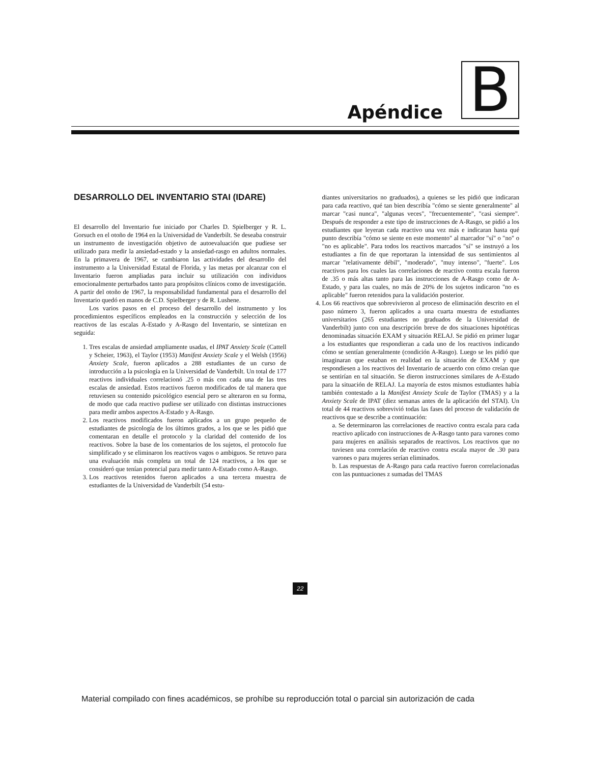Apéndice B
DESARROLLO DEL INVENTARIO STAI (IDARE)
El desarrollo del Inventario fue iniciado por Charles D. Spielberger y R. L. Gorsuch en el otoño de 1964 en la Universidad de Vanderbilt. Se deseaba construir un instrumento de investigación objetivo de autoevaluación que pudiese ser utilizado para medir la ansiedad-estado y la ansiedad-rasgo en adultos normales. En la primavera de 1967, se cambiaron las actividades del desarrollo del instrumento a la Universidad Estatal de Florida, y las metas por alcanzar con el Inventario fueron ampliadas para incluir su utilización con individuos emocionalmente perturbados tanto para propósitos clínicos como de investigación. A partir del otoño de 1967, la responsabilidad fundamental para el desarrollo del Inventario quedó en manos de C.D. Spielberger y de R. Lushene.
Los varios pasos en el proceso del desarrollo del instrumento y los procedimientos específicos empleados en la construcción y selección de los reactivos de las escalas A-Estado y A-Rasgo del Inventario, se sintetizan en seguida:
1. Tres escalas de ansiedad ampliamente usadas, el IPAT Anxiety Scale (Cattell y Scheier, 1963), el Taylor (1953) Manifest Anxiety Scale y el Welsh (1956) Anxiety Scale, fueron aplicados a 288 estudiantes de un curso de introducción a la psicología en la Universidad de Vanderbilt. Un total de 177 reactivos individuales correlacionó .25 o más con cada una de las tres escalas de ansiedad. Estos reactivos fueron modificados de tal manera que retuviesen su contenido psicológico esencial pero se alteraron en su forma, de modo que cada reactivo pudiese ser utilizado con distintas instrucciones para medir ambos aspectos A-Estado y A-Rasgo.
2. Los reactivos modificados fueron aplicados a un grupo pequeño de estudiantes de psicología de los últimos grados, a los que se les pidió que comentaran en detalle el protocolo y la claridad del contenido de los reactivos. Sobre la base de los comentarios de los sujetos, el protocolo fue simplificado y se eliminaron los reactivos vagos o ambiguos. Se retuvo para una evaluación más completa un total de 124 reactivos, a los que se consideró que tenían potencial para medir tanto A-Estado como A-Rasgo.
3. Los reactivos retenidos fueron aplicados a una tercera muestra de estudiantes de la Universidad de Vanderbilt (54 estu-
diantes universitarios no graduados), a quienes se les pidió que indicaran para cada reactivo, qué tan bien describía "cómo se siente generalmente" al marcar "casi nunca", "algunas veces", "frecuentemente", "casi siempre". Después de responder a este tipo de instrucciones de A-Rasgo, se pidió a los estudiantes que leyeran cada reactivo una vez más e indicaran hasta qué punto describía "cómo se siente en este momento" al marcador "sí" o "no" o "no es aplicable". Para todos los reactivos marcados "sí" se instruyó a los estudiantes a fin de que reportaran la intensidad de sus sentimientos al marcar "relativamente débil", "moderado", "muy intenso", "fuerte". Los reactivos para los cuales las correlaciones de reactivo contra escala fueron de .35 o más altas tanto para las instrucciones de A-Rasgo como de A-Estado, y para las cuales, no más de 20% de los sujetos indicaron "no es aplicable" fueron retenidos para la validación posterior.
4. Los 66 reactivos que sobrevivieron al proceso de eliminación descrito en el paso número 3, fueron aplicados a una cuarta muestra de estudiantes universitarios (265 estudiantes no graduados de la Universidad de Vanderbilt) junto con una descripción breve de dos situaciones hipotéticas denominadas situación EXAM y situación RELAJ. Se pidió en primer lugar a los estudiantes que respondieran a cada uno de los reactivos indicando cómo se sentían generalmente (condición A-Rasgo). Luego se les pidió que imaginaran que estaban en realidad en la situación de EXAM y que respondiesen a los reactivos del Inventario de acuerdo con cómo creían que se sentirían en tal situación. Se dieron instrucciones similares de A-Estado para la situación de RELAJ. La mayoría de estos mismos estudiantes había también contestado a la Manifest Anxiety Scale de Taylor (TMAS) y a la Anxiety Scale de IPAT (diez semanas antes de la aplicación del STAI). Un total de 44 reactivos sobrevivió todas las fases del proceso de validación de reactivos que se describe a continuación:
a. Se determinaron las correlaciones de reactivo contra escala para cada reactivo aplicado con instrucciones de A-Rasgo tanto para varones como para mujeres en análisis separados de reactivos. Los reactivos que no tuviesen una correlación de reactivo contra escala mayor de .30 para varones o para mujeres serían eliminados.
b. Las respuestas de A-Rasgo para cada reactivo fueron correlacionadas con las puntuaciones z sumadas del TMAS
22
Material compilado con fines académicos, se prohíbe su reproducción total o parcial sin autorización de cada